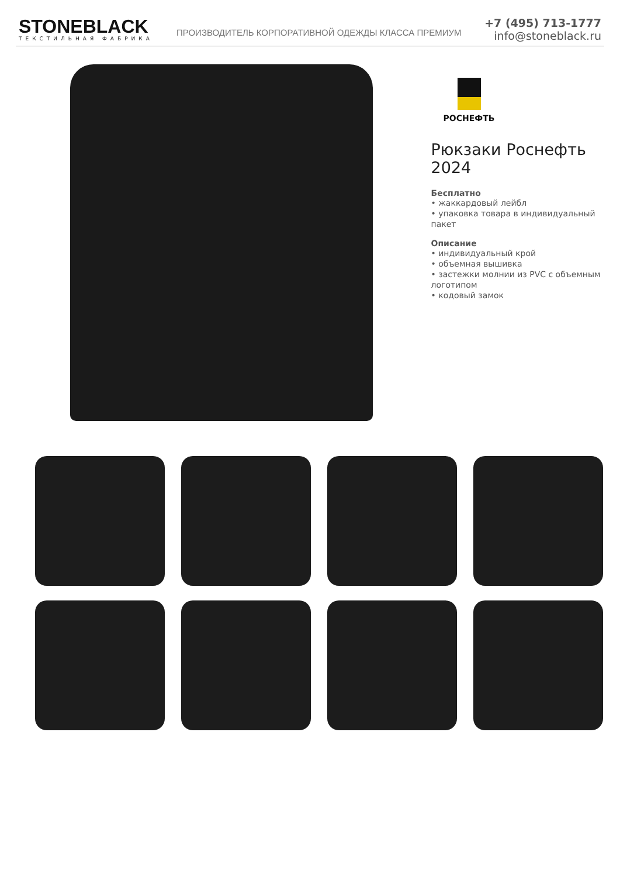STONEBLACK
ТЕКСТИЛЬНАЯ ФАБРИКА
ПРОИЗВОДИТЕЛЬ КОРПОРАТИВНОЙ ОДЕЖДЫ КЛАССА ПРЕМИУМ
+7 (495) 713-1777
info@stoneblack.ru
РОСНЕФТЬ
Рюкзаки Роснефть 2024
Бесплатно
• жаккардовый лейбл
• упаковка товара в индивидуальный пакет
Описание
• индивидуальный крой
• объемная вышивка
• застежки молнии из PVC с объемным логотипом
• кодовый замок